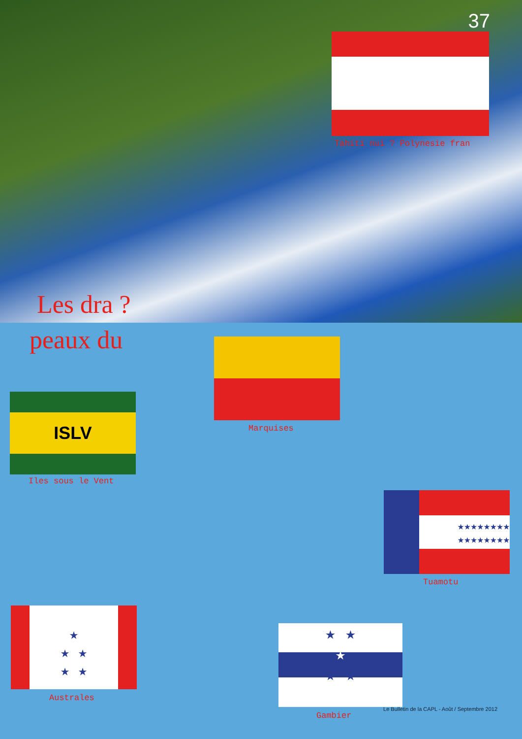37
Tahiti nui ? Polynesie fran
Les dra ?
peaux du
Marquises
ISLV
Iles sous le Vent
★★★★★★★★
★★★★★★★★
Tuamotu
★
★ ★
★ ★
Australes
★ ★
★
★ ★
Gambier
Le Bulletin de la CAPL - Août / Septembre 2012